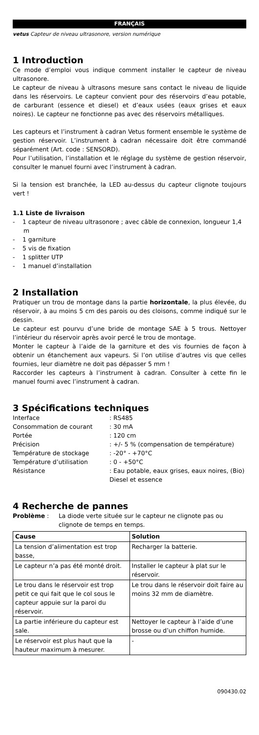FRANÇAIS
vetus Capteur de niveau ultrasonore, version numérique
1 Introduction
Ce mode d’emploi vous indique comment installer le capteur de niveau ultrasonore.
Le capteur de niveau à ultrasons mesure sans contact le niveau de liquide dans les réservoirs. Le capteur convient pour des réservoirs d’eau potable, de carburant (essence et diesel) et d’eaux usées (eaux grises et eaux noires). Le capteur ne fonctionne pas avec des réservoirs métalliques.
Les capteurs et l’instrument à cadran Vetus forment ensemble le système de gestion réservoir. L’instrument à cadran nécessaire doit être commandé séparément (Art. code : SENSORD).
Pour l’utilisation, l’installation et le réglage du système de gestion réservoir, consulter le manuel fourni avec l’instrument à cadran.
Si la tension est branchée, la LED au-dessus du capteur clignote toujours vert !
1.1 Liste de livraison
- 1 capteur de niveau ultrasonore ; avec câble de connexion, longueur 1,4 m
- 1 garniture
- 5 vis de fixation
- 1 splitter UTP
- 1 manuel d’installation
2 Installation
Pratiquer un trou de montage dans la partie horizontale, la plus élevée, du réservoir, à au moins 5 cm des parois ou des cloisons, comme indiqué sur le dessin.
Le capteur est pourvu d’une bride de montage SAE à 5 trous. Nettoyer l’intérieur du réservoir après avoir percé le trou de montage.
Monter le capteur à l’aide de la garniture et des vis fournies de façon à obtenir un étanchement aux vapeurs. Si l’on utilise d’autres vis que celles fournies, leur diamètre ne doit pas dépasser 5 mm !
Raccorder les capteurs à l’instrument à cadran. Consulter à cette fin le manuel fourni avec l’instrument à cadran.
3 Spécifications techniques
| Interface | : RS485 |
| Consommation de courant | : 30 mA |
| Portée | : 120 cm |
| Précision | : +/- 5 % (compensation de température) |
| Température de stockage | : -20° - +70°C |
| Température d’utilisation | : 0 - +50°C |
| Résistance | : Eau potable, eaux grises, eaux noires, (Bio) Diesel et essence |
4 Recherche de pannes
| Problème : | La diode verte située sur le capteur ne clignote pas ou clignote de temps en temps. |
| Cause | Solution |
| --- | --- |
| La tension d’alimentation est trop basse, | Recharger la batterie. |
| Le capteur n’a pas été monté droit. | Installer le capteur à plat sur le réservoir. |
| Le trou dans le réservoir est trop petit ce qui fait que le col sous le capteur appuie sur la paroi du réservoir. | Le trou dans le réservoir doit faire au moins 32 mm de diamètre. |
| La partie inférieure du capteur est sale. | Nettoyer le capteur à l’aide d’une brosse ou d’un chiffon humide. |
| Le réservoir est plus haut que la hauteur maximum à mesurer. | - |
090430.02